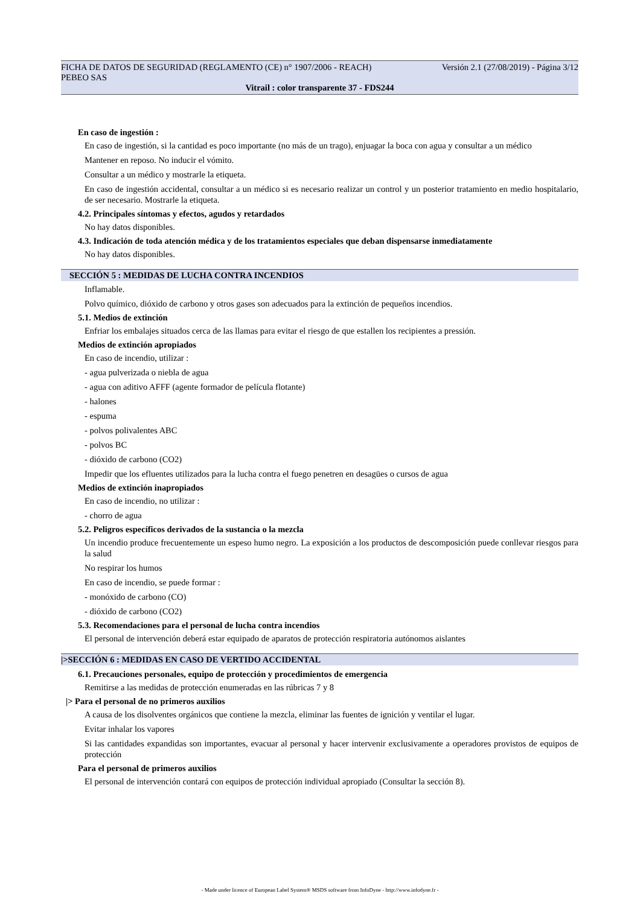FICHA DE DATOS DE SEGURIDAD (REGLAMENTO (CE) n° 1907/2006 - REACH) Versión 2.1 (27/08/2019) - Página 3/12
PEBEO SAS
Vitrail : color transparente 37 - FDS244
En caso de ingestión :
En caso de ingestión, si la cantidad es poco importante (no más de un trago), enjuagar la boca con agua y consultar a un médico
Mantener en reposo. No inducir el vómito.
Consultar a un médico y mostrarle la etiqueta.
En caso de ingestión accidental, consultar a un médico si es necesario realizar un control y un posterior tratamiento en medio hospitalario, de ser necesario. Mostrarle la etiqueta.
4.2. Principales síntomas y efectos, agudos y retardados
No hay datos disponibles.
4.3. Indicación de toda atención médica y de los tratamientos especiales que deban dispensarse inmediatamente
No hay datos disponibles.
SECCIÓN 5 : MEDIDAS DE LUCHA CONTRA INCENDIOS
Inflamable.
Polvo químico, dióxido de carbono y otros gases son adecuados para la extinción de pequeños incendios.
5.1. Medios de extinción
Enfriar los embalajes situados cerca de las llamas para evitar el riesgo de que estallen los recipientes a pressión.
Medios de extinción apropiados
En caso de incendio, utilizar :
- agua pulverizada o niebla de agua
- agua con aditivo AFFF (agente formador de película flotante)
- halones
- espuma
- polvos polivalentes ABC
- polvos BC
- dióxido de carbono (CO2)
Impedir que los efluentes utilizados para la lucha contra el fuego penetren en desagües o cursos de agua
Medios de extinción inapropiados
En caso de incendio, no utilizar :
- chorro de agua
5.2. Peligros específicos derivados de la sustancia o la mezcla
Un incendio produce frecuentemente un espeso humo negro. La exposición a los productos de descomposición puede conllevar riesgos para la salud
No respirar los humos
En caso de incendio, se puede formar :
- monóxido de carbono (CO)
- dióxido de carbono (CO2)
5.3. Recomendaciones para el personal de lucha contra incendios
El personal de intervención deberá estar equipado de aparatos de protección respiratoria autónomos aislantes
|>SECCIÓN 6 : MEDIDAS EN CASO DE VERTIDO ACCIDENTAL
6.1. Precauciones personales, equipo de protección y procedimientos de emergencia
Remitirse a las medidas de protección enumeradas en las rúbricas 7 y 8
|> Para el personal de no primeros auxilios
A causa de los disolventes orgánicos que contiene la mezcla, eliminar las fuentes de ignición y ventilar el lugar.
Evitar inhalar los vapores
Si las cantidades expandidas son importantes, evacuar al personal y hacer intervenir exclusivamente a operadores provistos de equipos de protección
Para el personal de primeros auxilios
El personal de intervención contará con equipos de protección individual apropiado (Consultar la sección 8).
- Made under licence of European Label System® MSDS software from InfoDyne - http://www.infodyne.fr -